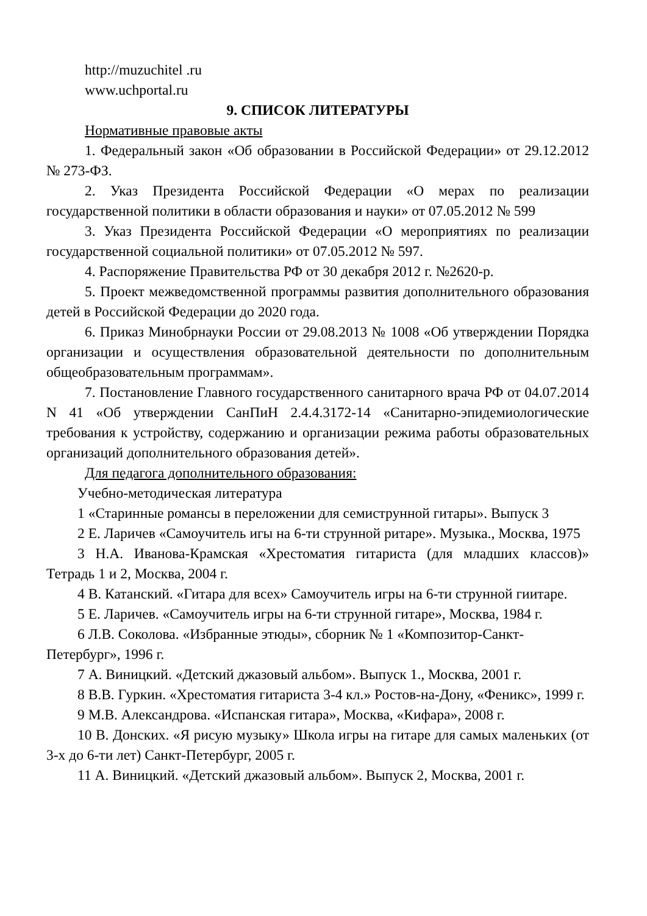http://muzuchitel .ru
www.uchportal.ru
9. СПИСОК ЛИТЕРАТУРЫ
Нормативные правовые акты
1. Федеральный закон «Об образовании в Российской Федерации» от 29.12.2012 № 273-ФЗ.
2. Указ Президента Российской Федерации «О мерах по реализации государственной политики в области образования и науки» от 07.05.2012 № 599
3. Указ Президента Российской Федерации «О мероприятиях по реализации государственной социальной политики» от 07.05.2012 № 597.
4. Распоряжение Правительства РФ от 30 декабря 2012 г. №2620-р.
5. Проект межведомственной программы развития дополнительного образования детей в Российской Федерации до 2020 года.
6. Приказ Минобрнауки России от 29.08.2013 № 1008 «Об утверждении Порядка организации и осуществления образовательной деятельности по дополнительным общеобразовательным программам».
7. Постановление Главного государственного санитарного врача РФ от 04.07.2014 N 41 «Об утверждении СанПиН 2.4.4.3172-14 «Санитарно-эпидемиологические требования к устройству, содержанию и организации режима работы образовательных организаций дополнительного образования детей».
Для педагога дополнительного образования:
Учебно-методическая литература
1 «Старинные романсы в переложении для семиструнной гитары». Выпуск 3
2 Е. Ларичев «Самоучитель игы на 6-ти струнной ритаре». Музыка., Москва, 1975
3 Н.А. Иванова-Крамская «Хрестоматия гитариста (для младших классов)» Тетрадь 1 и 2, Москва, 2004 г.
4 В. Катанский. «Гитара для всех» Самоучитель игры на 6-ти струнной гиитаре.
5 Е. Ларичев. «Самоучитель игры на 6-ти струнной гитаре», Москва, 1984 г.
6 Л.В. Соколова. «Избранные этюды», сборник № 1 «Композитор-Санкт-Петербург», 1996 г.
7 А. Виницкий. «Детский джазовый альбом». Выпуск 1., Москва, 2001 г.
8 В.В. Гуркин. «Хрестоматия гитариста 3-4 кл.» Ростов-на-Дону, «Феникс», 1999 г.
9 М.В. Александрова. «Испанская гитара», Москва, «Кифара», 2008 г.
10 В. Донских. «Я рисую музыку» Школа игры на гитаре для самых маленьких (от 3-х до 6-ти лет) Санкт-Петербург, 2005 г.
11 А. Виницкий. «Детский джазовый альбом». Выпуск 2, Москва, 2001 г.